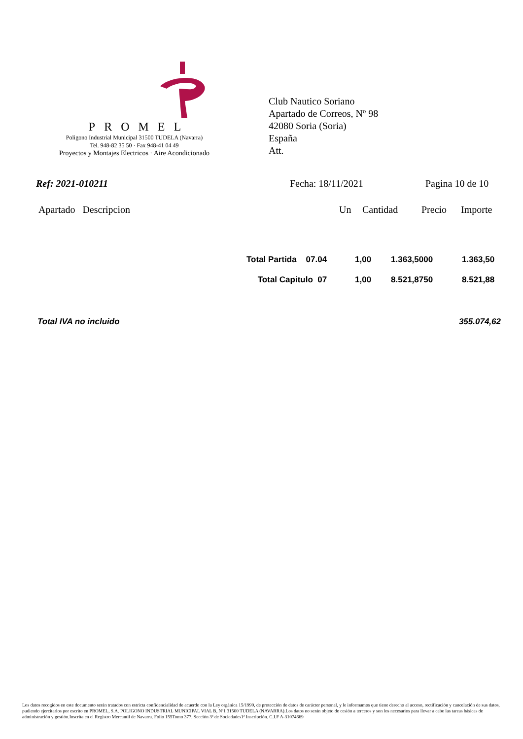PROMEL
Poligono Industrial Municipal 31500 TUDELA (Navarra)
Tel. 948-82 35 50 · Fax 948-41 04 49
Proyectos y Montajes Electricos · Aire Acondicionado
Club Nautico Soriano
Apartado de Correos, Nº 98
42080 Soria (Soria)
España
Att.
Ref: 2021-010211 Fecha: 18/11/2021 Pagina 10 de 10
Apartado Descripcion Un Cantidad Precio Importe
| Total Partida 07.04 | 1,00 | 1.363,5000 | 1.363,50 |
| Total Capitulo 07 | 1,00 | 8.521,8750 | 8.521,88 |
Total IVA no incluido 355.074,62
Los datos recogidos en este documento serán tratados con estricta confidencialidad de acuerdo con la Ley orgánica 15/1999, de protección de datos de carácter personal, y le informamos que tiene derecho al acceso, rectificación y cancelación de sus datos, pudiendo ejercitarlos por escrito en PROMEL, S.A. POLIGONO INDUSTRIAL MUNICIPAL VIAL B, Nº1 31500 TUDELA (NAVARRA).Los datos no serán objeto de cesión a terceros y son los necesarios para llevar a cabo las tareas básicas de administración y gestión.Inscrita en el Registro Mercantil de Navarra. Folio 155Tomo 377. Sección 3ª de Sociedades1ª Inscripción. C.I.F A-31074669